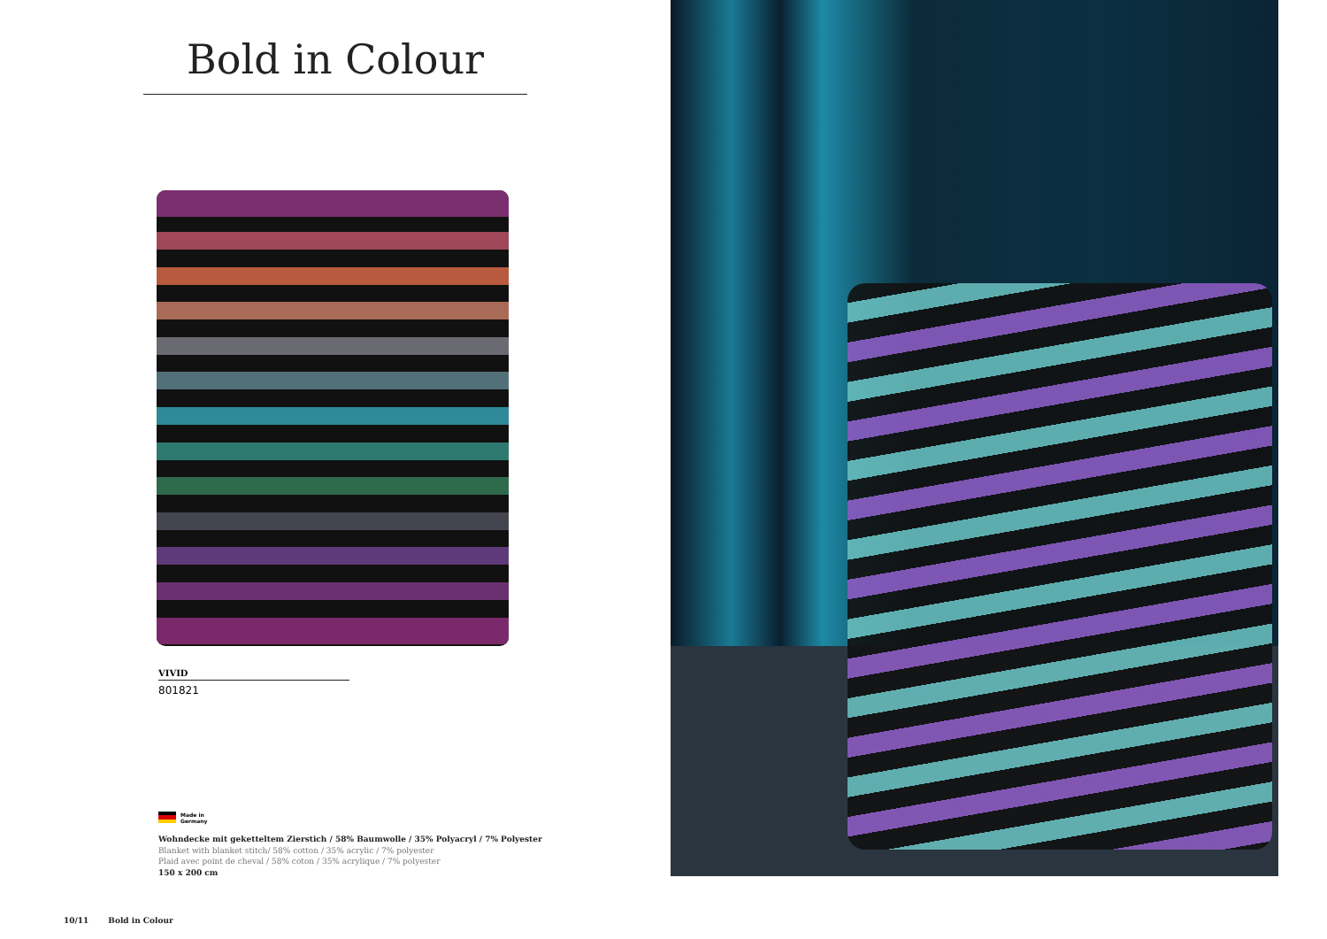Bold in Colour
VIVID
801821
Made in
Germany
Wohndecke mit geketteltem Zierstich / 58% Baumwolle / 35% Polyacryl / 7% Polyester
Blanket with blanket stitch/ 58% cotton / 35% acrylic / 7% polyester
Plaid avec point de cheval / 58% coton / 35% acrylique / 7% polyester
150 x 200 cm
10/11 Bold in Colour